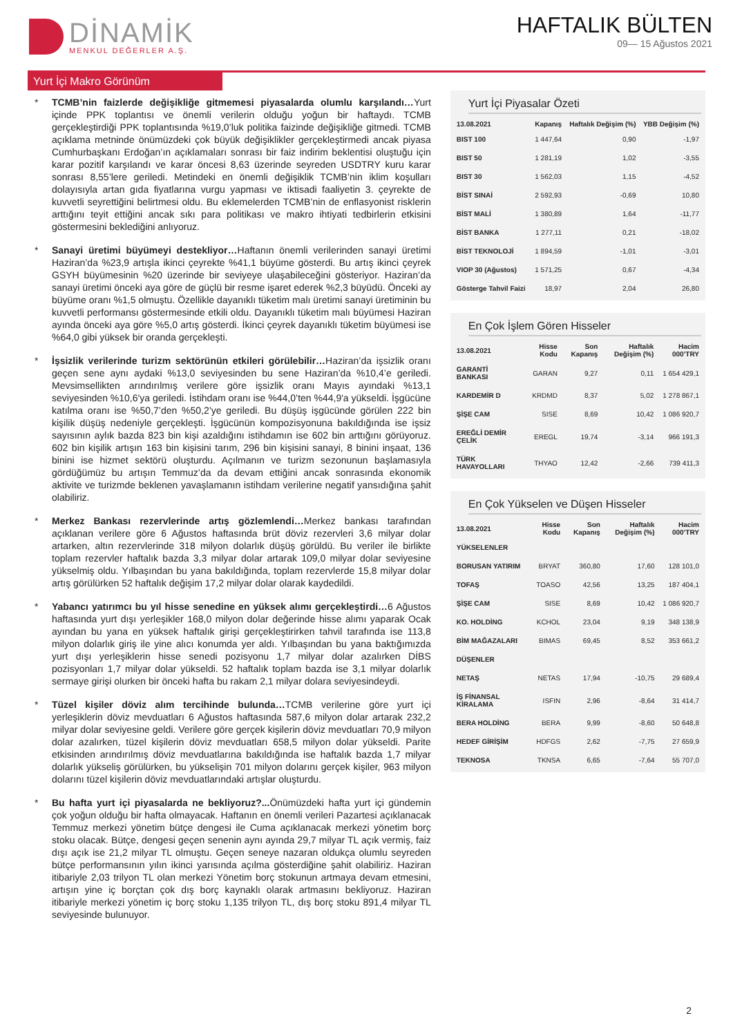DİNAMİK
MENKUL DEĞERLER A.Ş.
HAFTALIK BÜLTEN
09— 15 Ağustos 2021
Yurt İçi Makro Görünüm
* TCMB’nin faizlerde değişikliğe gitmemesi piyasalarda olumlu karşılandı…Yurt içinde PPK toplantısı ve önemli verilerin olduğu yoğun bir haftaydı. TCMB gerçekleştirdiği PPK toplantısında %19,0’luk politika faizinde değişikliğe gitmedi. TCMB açıklama metninde önümüzdeki çok büyük değişiklikler gerçekleştirmedi ancak piyasa Cumhurbaşkanı Erdoğan’ın açıklamaları sonrası bir faiz indirim beklentisi oluştuğu için karar pozitif karşılandı ve karar öncesi 8,63 üzerinde seyreden USDTRY kuru karar sonrası 8,55’lere geriledi. Metindeki en önemli değişiklik TCMB’nin iklim koşulları dolayısıyla artan gıda fiyatlarına vurgu yapması ve iktisadi faaliyetin 3. çeyrekte de kuvvetli seyrettiğini belirtmesi oldu. Bu eklemelerden TCMB’nin de enflasyonist risklerin arttığını teyit ettiğini ancak sıkı para politikası ve makro ihtiyati tedbirlerin etkisini göstermesini beklediğini anlıyoruz.
* Sanayi üretimi büyümeyi destekliyor…Haftanın önemli verilerinden sanayi üretimi Haziran’da %23,9 artışla ikinci çeyrekte %41,1 büyüme gösterdi. Bu artış ikinci çeyrek GSYH büyümesinin %20 üzerinde bir seviyeye ulaşabileceğini gösteriyor. Haziran’da sanayi üretimi önceki aya göre de güçlü bir resme işaret ederek %2,3 büyüdü. Önceki ay büyüme oranı %1,5 olmuştu. Özellikle dayanıklı tüketim malı üretimi sanayi üretiminin bu kuvvetli performansı göstermesinde etkili oldu. Dayanıklı tüketim malı büyümesi Haziran ayında önceki aya göre %5,0 artış gösterdi. İkinci çeyrek dayanıklı tüketim büyümesi ise %64,0 gibi yüksek bir oranda gerçekleşti.
* İşsizlik verilerinde turizm sektörünün etkileri görülebilir…Haziran’da işsizlik oranı geçen sene aynı aydaki %13,0 seviyesinden bu sene Haziran’da %10,4’e geriledi. Mevsimsellikten arındırılmış verilere göre işsizlik oranı Mayıs ayındaki %13,1 seviyesinden %10,6'ya geriledi. İstihdam oranı ise %44,0’ten %44,9'a yükseldi. İşgücüne katılma oranı ise %50,7’den %50,2’ye geriledi. Bu düşüş işgücünde görülen 222 bin kişilik düşüş nedeniyle gerçekleşti. İşgücünün kompozisyonuna bakıldığında ise işsiz sayısının aylık bazda 823 bin kişi azaldığını istihdamın ise 602 bin arttığını görüyoruz. 602 bin kişilik artışın 163 bin kişisini tarım, 296 bin kişisini sanayi, 8 binini inşaat, 136 binini ise hizmet sektörü oluşturdu. Açılmanın ve turizm sezonunun başlamasıyla gördüğümüz bu artışın Temmuz’da da devam ettiğini ancak sonrasında ekonomik aktivite ve turizmde beklenen yavaşlamanın istihdam verilerine negatif yansıdığına şahit olabiliriz.
* Merkez Bankası rezervlerinde artış gözlemlendi…Merkez bankası tarafından açıklanan verilere göre 6 Ağustos haftasında brüt döviz rezervleri 3,6 milyar dolar artarken, altın rezervlerinde 318 milyon dolarlık düşüş görüldü. Bu veriler ile birlikte toplam rezervler haftalık bazda 3,3 milyar dolar artarak 109,0 milyar dolar seviyesine yükselmiş oldu. Yılbaşından bu yana bakıldığında, toplam rezervlerde 15,8 milyar dolar artış görülürken 52 haftalık değişim 17,2 milyar dolar olarak kaydedildi.
* Yabancı yatırımcı bu yıl hisse senedine en yüksek alımı gerçekleştirdi…6 Ağustos haftasında yurt dışı yerleşikler 168,0 milyon dolar değerinde hisse alımı yaparak Ocak ayından bu yana en yüksek haftalık girişi gerçekleştirirken tahvil tarafında ise 113,8 milyon dolarlık giriş ile yine alıcı konumda yer aldı. Yılbaşından bu yana baktığımızda yurt dışı yerleşiklerin hisse senedi pozisyonu 1,7 milyar dolar azalırken DİBS pozisyonları 1,7 milyar dolar yükseldi. 52 haftalık toplam bazda ise 3,1 milyar dolarlık sermaye girişi olurken bir önceki hafta bu rakam 2,1 milyar dolara seviyesindeydi.
* Tüzel kişiler döviz alım tercihinde bulunda…TCMB verilerine göre yurt içi yerleşiklerin döviz mevduatları 6 Ağustos haftasında 587,6 milyon dolar artarak 232,2 milyar dolar seviyesine geldi. Verilere göre gerçek kişilerin döviz mevduatları 70,9 milyon dolar azalırken, tüzel kişilerin döviz mevduatları 658,5 milyon dolar yükseldi. Parite etkisinden arındırılmış döviz mevduatlarına bakıldığında ise haftalık bazda 1,7 milyar dolarlık yükseliş görülürken, bu yükselişin 701 milyon dolarını gerçek kişiler, 963 milyon dolarını tüzel kişilerin döviz mevduatlarındaki artışlar oluşturdu.
* Bu hafta yurt içi piyasalarda ne bekliyoruz?... Önümüzdeki hafta yurt içi gündemin çok yoğun olduğu bir hafta olmayacak. Haftanın en önemli verileri Pazartesi açıklanacak Temmuz merkezi yönetim bütçe dengesi ile Cuma açıklanacak merkezi yönetim borç stoku olacak. Bütçe, dengesi geçen senenin aynı ayında 29,7 milyar TL açık vermiş, faiz dışı açık ise 21,2 milyar TL olmuştu. Geçen seneye nazaran oldukça olumlu seyreden bütçe performansının yılın ikinci yarısında açılma gösterdiğine şahit olabiliriz. Haziran itibariyle 2,03 trilyon TL olan merkezi Yönetim borç stokunun artmaya devam etmesini, artışın yine iç borçtan çok dış borç kaynaklı olarak artmasını bekliyoruz. Haziran itibariyle merkezi yönetim iç borç stoku 1,135 trilyon TL, dış borç stoku 891,4 milyar TL seviyesinde bulunuyor.
Yurt İçi Piyasalar Özeti
| 13.08.2021 | Kapanış | Haftalık Değişim (%) | YBB Değişim (%) |
| --- | --- | --- | --- |
| BIST 100 | 1 447,64 | 0,90 | -1,97 |
| BIST 50 | 1 281,19 | 1,02 | -3,55 |
| BIST 30 | 1 562,03 | 1,15 | -4,52 |
| BİST SINAİ | 2 592,93 | -0,69 | 10,80 |
| BİST MALİ | 1 380,89 | 1,64 | -11,77 |
| BİST BANKA | 1 277,11 | 0,21 | -18,02 |
| BİST TEKNOLOJİ | 1 894,59 | -1,01 | -3,01 |
| VIOP 30 (Ağustos) | 1 571,25 | 0,67 | -4,34 |
| Gösterge Tahvil Faizi | 18,97 | 2,04 | 26,80 |
En Çok İşlem Gören Hisseler
| 13.08.2021 | Hisse Kodu | Son Kapanış | Haftalık Değişim (%) | Hacim 000’TRY |
| --- | --- | --- | --- | --- |
| GARANTİ BANKASI | GARAN | 9,27 | 0,11 | 1 654 429,1 |
| KARDEMİR D | KRDMD | 8,37 | 5,02 | 1 278 867,1 |
| ŞİŞE CAM | SISE | 8,69 | 10,42 | 1 086 920,7 |
| EREĞLİ DEMİR ÇELİK | EREGL | 19,74 | -3,14 | 966 191,3 |
| TÜRK HAVAYOLLARI | THYAO | 12,42 | -2,66 | 739 411,3 |
En Çok Yükselen ve Düşen Hisseler
| 13.08.2021 | Hisse Kodu | Son Kapanış | Haftalık Değişim (%) | Hacim 000’TRY |
| --- | --- | --- | --- | --- |
| YÜKSELENLER | | | | |
| BORUSAN YATIRIM | BRYAT | 360,80 | 17,60 | 128 101,0 |
| TOFAŞ | TOASO | 42,56 | 13,25 | 187 404,1 |
| ŞİŞE CAM | SISE | 8,69 | 10,42 | 1 086 920,7 |
| KO. HOLDİNG | KCHOL | 23,04 | 9,19 | 348 138,9 |
| BİM MAĞAZALARI | BIMAS | 69,45 | 8,52 | 353 661,2 |
| DÜŞENLER | | | | |
| NETAŞ | NETAS | 17,94 | -10,75 | 29 689,4 |
| İŞ FİNANSAL KİRALAMA | ISFIN | 2,96 | -8,64 | 31 414,7 |
| BERA HOLDİNG | BERA | 9,99 | -8,60 | 50 648,8 |
| HEDEF GİRİŞİM | HDFGS | 2,62 | -7,75 | 27 659,9 |
| TEKNOSA | TKNSA | 6,65 | -7,64 | 55 707,0 |
2